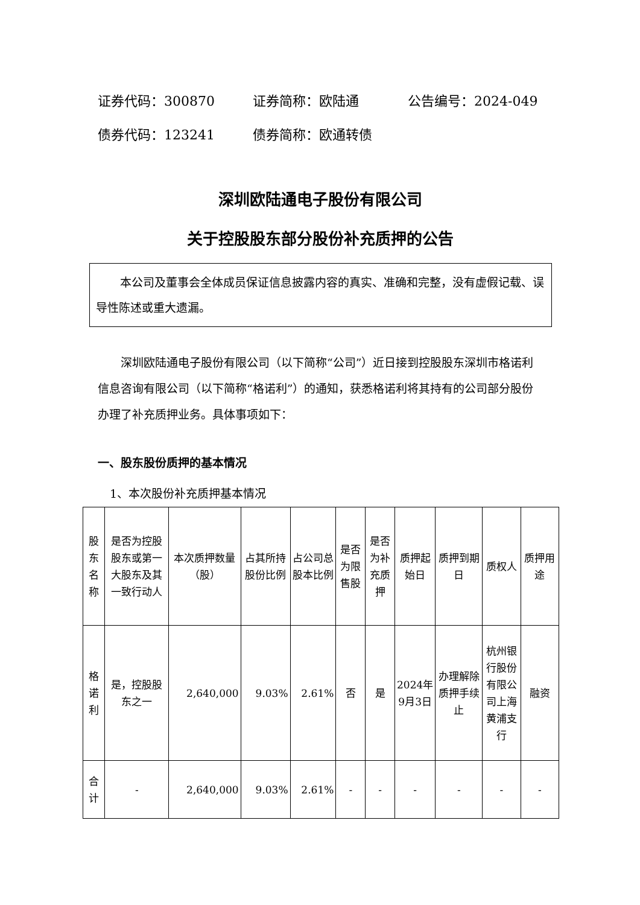证券代码：300870 证券简称：欧陆通 公告编号：2024-049
债券代码：123241 债券简称：欧通转债
深圳欧陆通电子股份有限公司
关于控股股东部分股份补充质押的公告
本公司及董事会全体成员保证信息披露内容的真实、准确和完整，没有虚假记载、误导性陈述或重大遗漏。
深圳欧陆通电子股份有限公司（以下简称“公司”）近日接到控股股东深圳市格诺利信息咨询有限公司（以下简称“格诺利”）的通知，获悉格诺利将其持有的公司部分股份办理了补充质押业务。具体事项如下：
一、股东股份质押的基本情况
1、本次股份补充质押基本情况
| 股东名称 | 是否为控股股东或第一大股东及其一致行动人 | 本次质押数量（股） | 占其所持股份比例 | 占公司总股本比例 | 是否为限售股 | 是否为补充质押 | 质押起始日 | 质押到期日 | 质权人 | 质押用途 |
| --- | --- | --- | --- | --- | --- | --- | --- | --- | --- | --- |
| 格诺利 | 是，控股股东之一 | 2,640,000 | 9.03% | 2.61% | 否 | 是 | 2024年9月3日 | 办理解除质押手续止 | 杭州银行股份有限公司上海黄浦支行 | 融资 |
| 合计 | - | 2,640,000 | 9.03% | 2.61% | - | - | - | - | - | - |